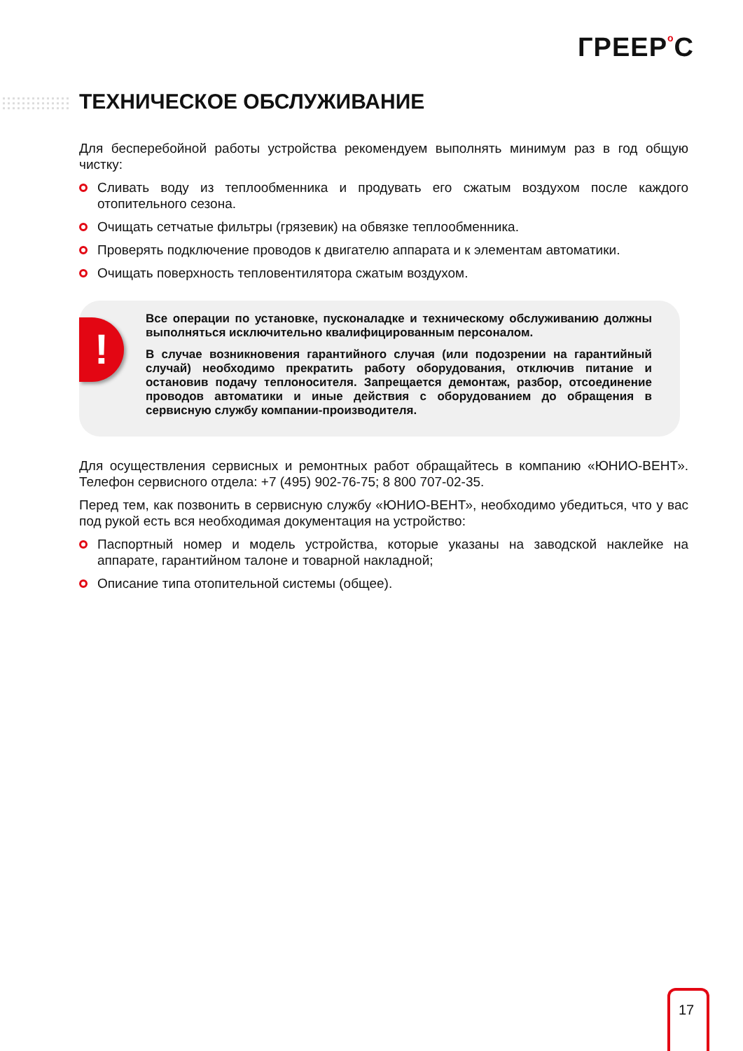ГРЕЕРo C
ТЕХНИЧЕСКОЕ ОБСЛУЖИВАНИЕ
Для бесперебойной работы устройства рекомендуем выполнять минимум раз в год общую чистку:
Сливать воду из теплообменника и продувать его сжатым воздухом после каждого отопительного сезона.
Очищать сетчатые фильтры (грязевик) на обвязке теплообменника.
Проверять подключение проводов к двигателю аппарата и к элементам автоматики.
Очищать поверхность тепловентилятора сжатым воздухом.
!
Все операции по установке, пусконаладке и техническому обслуживанию должны выполняться исключительно квалифицированным персоналом.
В случае возникновения гарантийного случая (или подозрении на гарантийный случай) необходимо прекратить работу оборудования, отключив питание и остановив подачу теплоносителя. Запрещается демонтаж, разбор, отсоединение проводов автоматики и иные действия с оборудованием до обращения в сервисную службу компании-производителя.
Для осуществления сервисных и ремонтных работ обращайтесь в компанию «ЮНИО-ВЕНТ». Телефон сервисного отдела: +7 (495) 902-76-75; 8 800 707-02-35.
Перед тем, как позвонить в сервисную службу «ЮНИО-ВЕНТ», необходимо убедиться, что у вас под рукой есть вся необходимая документация на устройство:
Паспортный номер и модель устройства, которые указаны на заводской наклейке на аппарате, гарантийном талоне и товарной накладной;
Описание типа отопительной системы (общее).
17